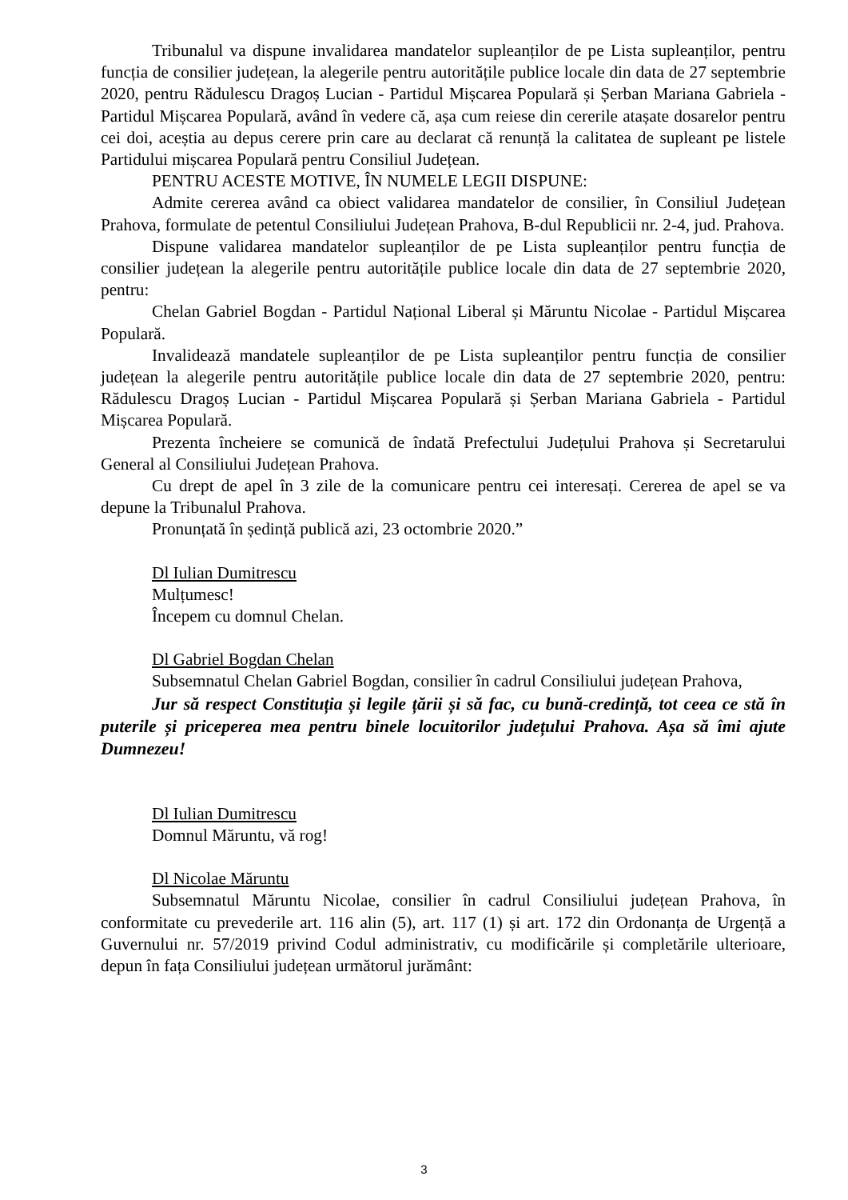Tribunalul va dispune invalidarea mandatelor supleanților de pe Lista supleanților, pentru funcția de consilier județean, la alegerile pentru autoritățile publice locale din data de 27 septembrie 2020, pentru Rădulescu Dragoș Lucian - Partidul Mișcarea Populară și Șerban Mariana Gabriela - Partidul Mișcarea Populară, având în vedere că, așa cum reiese din cererile atașate dosarelor pentru cei doi, aceștia au depus cerere prin care au declarat că renunță la calitatea de supleant pe listele Partidului mișcarea Populară pentru Consiliul Județean.
PENTRU ACESTE MOTIVE, ÎN NUMELE LEGII DISPUNE:
Admite cererea având ca obiect validarea mandatelor de consilier, în Consiliul Județean Prahova, formulate de petentul Consiliului Județean Prahova, B-dul Republicii nr. 2-4, jud. Prahova.
Dispune validarea mandatelor supleanților de pe Lista supleanților pentru funcția de consilier județean la alegerile pentru autoritățile publice locale din data de 27 septembrie 2020, pentru:
Chelan Gabriel Bogdan - Partidul Național Liberal și Măruntu Nicolae - Partidul Mișcarea Populară.
Invalidează mandatele supleanților de pe Lista supleanților pentru funcția de consilier județean la alegerile pentru autoritățile publice locale din data de 27 septembrie 2020, pentru: Rădulescu Dragoș Lucian - Partidul Mișcarea Populară și Șerban Mariana Gabriela - Partidul Mișcarea Populară.
Prezenta încheiere se comunică de îndată Prefectului Județului Prahova și Secretarului General al Consiliului Județean Prahova.
Cu drept de apel în 3 zile de la comunicare pentru cei interesați. Cererea de apel se va depune la Tribunalul Prahova.
Pronunțată în ședință publică azi, 23 octombrie 2020.”
Dl Iulian Dumitrescu
Mulțumesc!
Începem cu domnul Chelan.
Dl Gabriel Bogdan Chelan
Subsemnatul Chelan Gabriel Bogdan, consilier în cadrul Consiliului județean Prahova,
Jur să respect Constituția și legile țării și să fac, cu bună-credință, tot ceea ce stă în puterile și priceperea mea pentru binele locuitorilor județului Prahova. Așa să îmi ajute Dumnezeu!
Dl Iulian Dumitrescu
Domnul Măruntu, vă rog!
Dl Nicolae Măruntu
Subsemnatul Măruntu Nicolae, consilier în cadrul Consiliului județean Prahova, în conformitate cu prevederile art. 116 alin (5), art. 117 (1) și art. 172 din Ordonanța de Urgență a Guvernului nr. 57/2019 privind Codul administrativ, cu modificările și completările ulterioare, depun în fața Consiliului județean următorul jurământ:
3